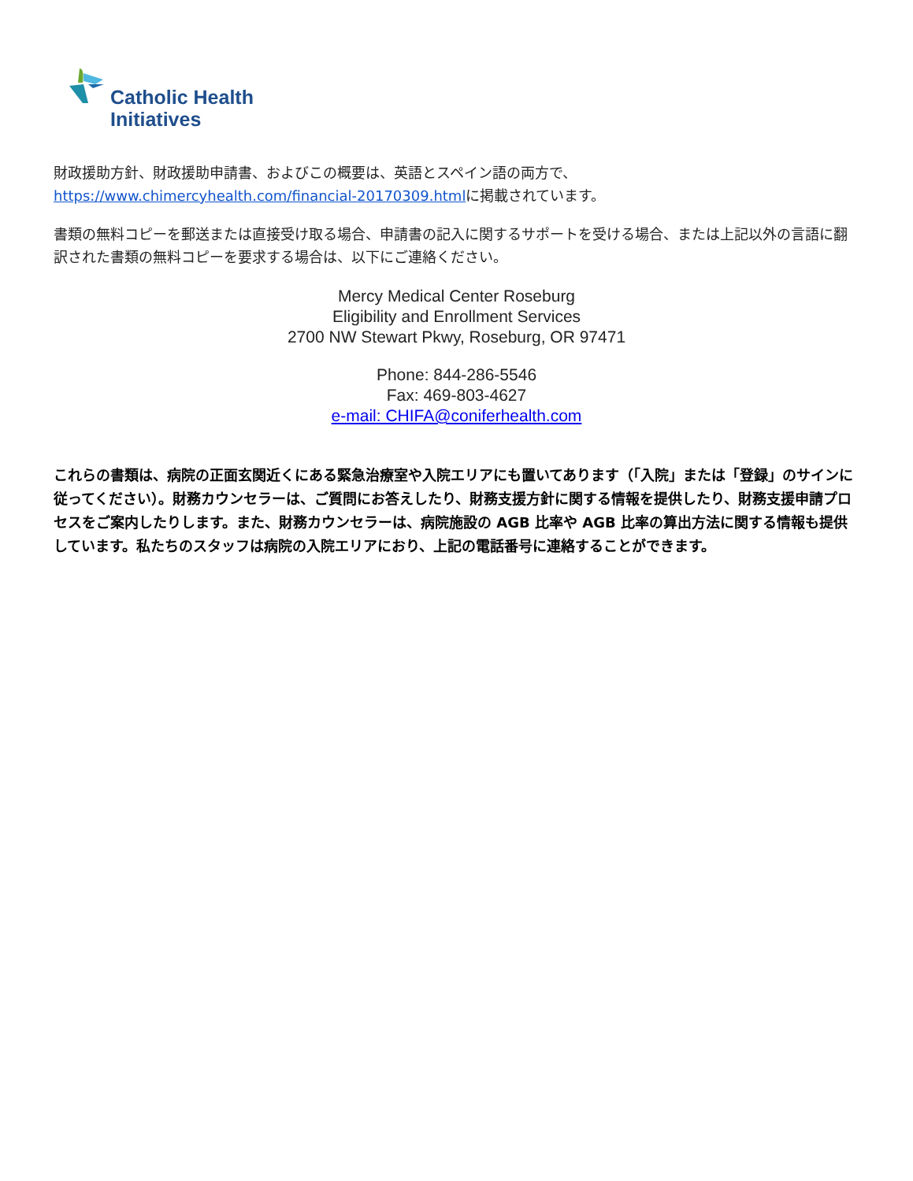Catholic Health
Initiatives
財政援助方針、財政援助申請書、およびこの概要は、英語とスペイン語の両方で、
https://www.chimercyhealth.com/financial-20170309.htmlに掲載されています。
書類の無料コピーを郵送または直接受け取る場合、申請書の記入に関するサポートを受ける場合、または上記以外の言語に翻訳された書類の無料コピーを要求する場合は、以下にご連絡ください。
Mercy Medical Center Roseburg
Eligibility and Enrollment Services
2700 NW Stewart Pkwy, Roseburg, OR 97471
Phone: 844-286-5546
Fax: 469-803-4627
e-mail: CHIFA@coniferhealth.com
これらの書類は、病院の正面玄関近くにある緊急治療室や入院エリアにも置いてあります（「入院」または「登録」のサインに従ってください）。財務カウンセラーは、ご質問にお答えしたり、財務支援方針に関する情報を提供したり、財務支援申請プロセスをご案内したりします。また、財務カウンセラーは、病院施設の AGB 比率や AGB 比率の算出方法に関する情報も提供しています。私たちのスタッフは病院の入院エリアにおり、上記の電話番号に連絡することができます。